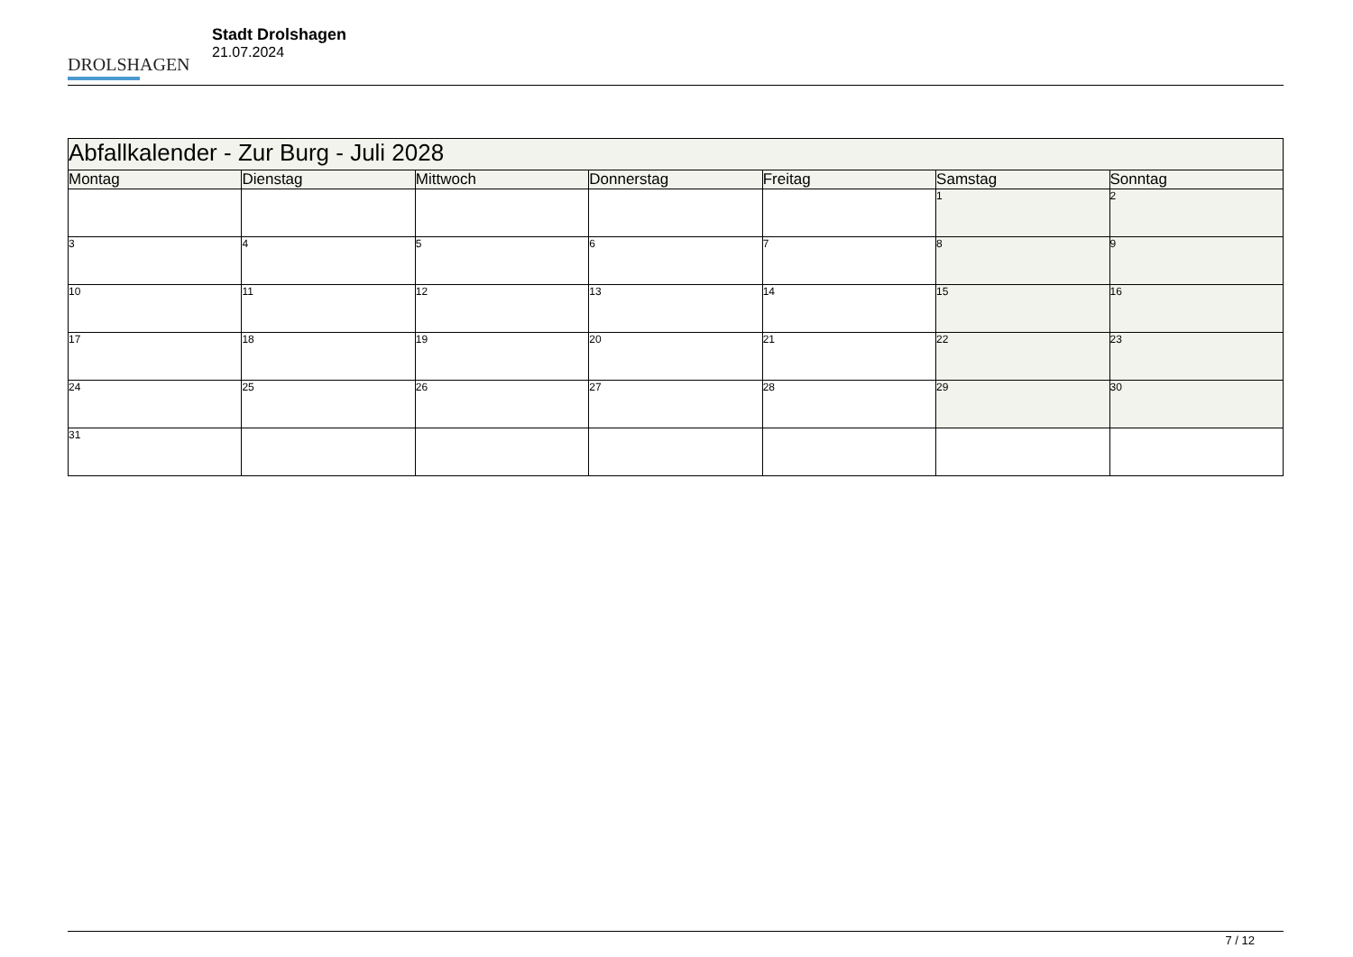DROLSHAGEN
Stadt Drolshagen
21.07.2024
| Abfallkalender - Zur Burg - Juli 2028 | | | | | | |
| --- | --- | --- | --- | --- | --- | --- |
| Montag | Dienstag | Mittwoch | Donnerstag | Freitag | Samstag | Sonntag |
| | | | | | 1 | 2 |
| 3 | 4 | 5 | 6 | 7 | 8 | 9 |
| 10 | 11 | 12 | 13 | 14 | 15 | 16 |
| 17 | 18 | 19 | 20 | 21 | 22 | 23 |
| 24 | 25 | 26 | 27 | 28 | 29 | 30 |
| 31 | | | | | | |
7 / 12